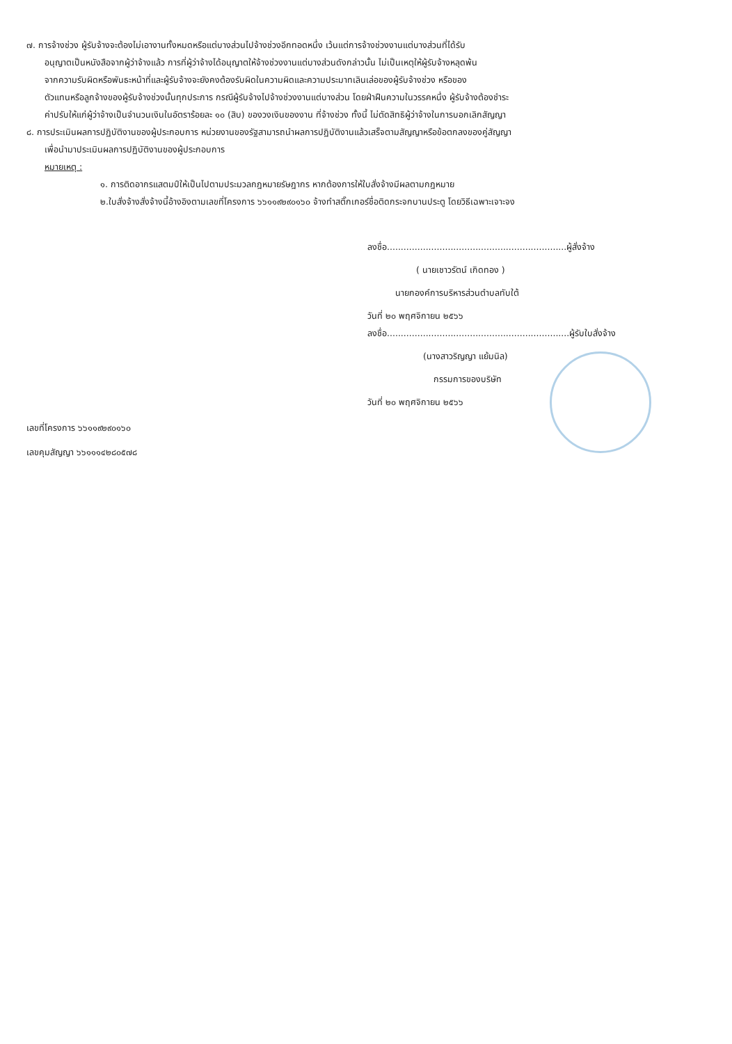๗. การจ้างช่วง ผู้รับจ้างจะต้องไม่เอางานทั้งหมดหรือแต่บางส่วนไปจ้างช่วงอีกทอดหนึ่ง เว้นแต่การจ้างช่วงงานแต่บางส่วนที่ได้รับ
อนุญาตเป็นหนังสือจากผู้ว่าจ้างแล้ว การที่ผู้ว่าจ้างได้อนุญาตให้จ้างช่วงงานแต่บางส่วนดังกล่าวนั้น ไม่เป็นเหตุให้ผู้รับจ้างหลุดพ้น
จากความรับผิดหรือพันธะหน้าที่และผู้รับจ้างจะยังคงต้องรับผิดในความผิดและความประมาทเลินเล่อของผู้รับจ้างช่วง หรือของ
ตัวแทนหรือลูกจ้างของผู้รับจ้างช่วงนั้นทุกประการ กรณีผู้รับจ้างไปจ้างช่วงงานแต่บางส่วน โดยฝ่าฝืนความในวรรคหนึ่ง ผู้รับจ้างต้องชำระ
ค่าปรับให้แก่ผู้ว่าจ้างเป็นจำนวนเงินในอัตราร้อยละ ๑๐ (สิบ) ของวงเงินของงาน ที่จ้างช่วง ทั้งนี้ ไม่ตัดสิทธิผู้ว่าจ้างในการบอกเลิกสัญญา
๘. การประเมินผลการปฏิบัติงานของผู้ประกอบการ หน่วยงานของรัฐสามารถนำผลการปฏิบัติงานแล้วเสร็จตามสัญญาหรือข้อตกลงของคู่สัญญา
เพื่อนำมาประเมินผลการปฏิบัติงานของผู้ประกอบการ
หมายเหตุ :
๑. การติดอากรแสตมป์ให้เป็นไปตามประมวลกฎหมายรัษฎากร หากต้องการให้ใบสั่งจ้างมีผลตามกฎหมาย
๒.ใบสั่งจ้างสั่งจ้างนี้อ้างอิงตามเลขที่โครงการ ๖๖๑๑๙๒๙๐๑๖๐ จ้างทำสติ๊กเกอร์ชื่อติดกระจกบานประตู โดยวิธีเฉพาะเจาะจง
ลงชื่อ.................................................................ผู้สั่งจ้าง
( นายเชาวรัตน์ เกิดทอง )
นายกองค์การบริหารส่วนตำบลทับใต้
วันที่ ๒๐ พฤศจิกายน ๒๕๖๖
ลงชื่อ..................................................................ผู้รับใบสั่งจ้าง
(นางสาวริญญา แย้มนิล)
กรรมการของบริษัท
วันที่ ๒๐ พฤศจิกายน ๒๕๖๖
เลขที่โครงการ ๖๖๑๑๙๒๙๐๑๖๐
เลขคุมสัญญา ๖๖๑๑๑๔๒๘๐๕๗๘